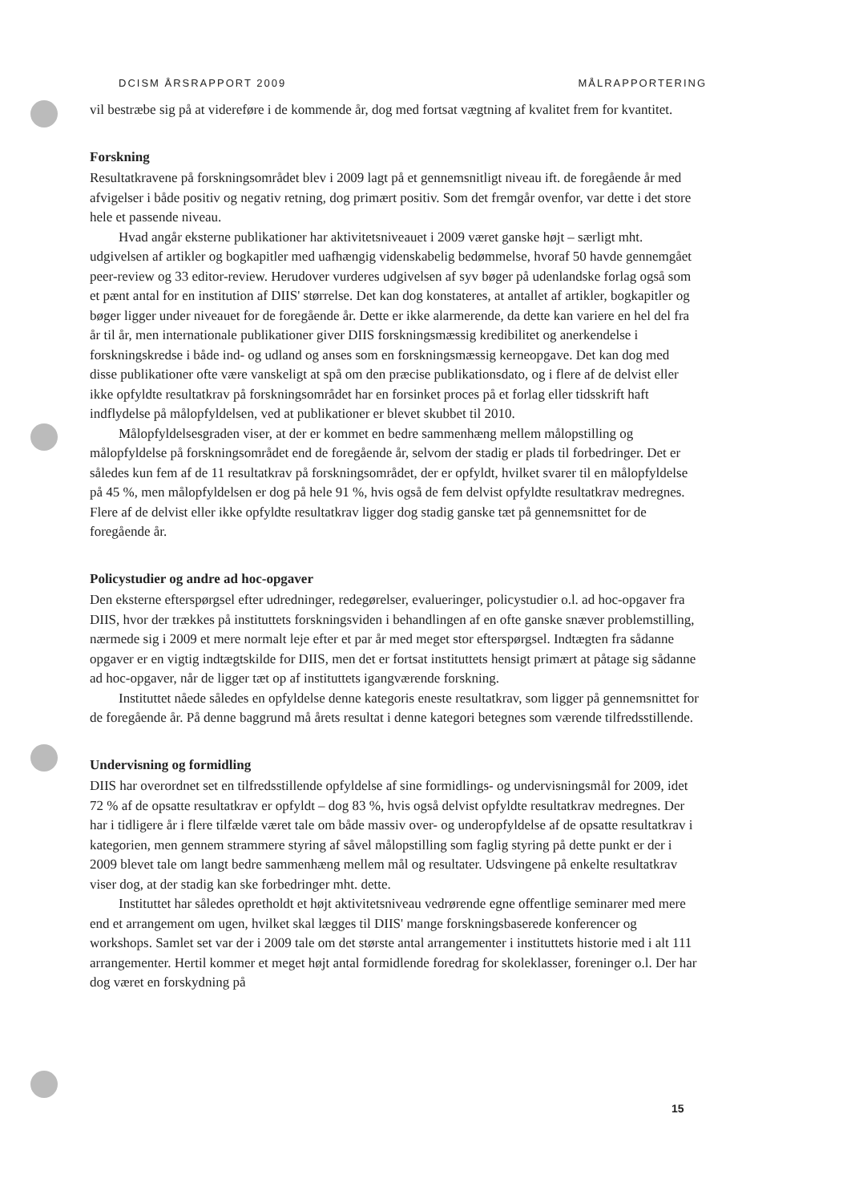DCISM ÅRSRAPPORT 2009 MÅLRAPPORTERING
vil bestræbe sig på at videreføre i de kommende år, dog med fortsat vægtning af kvalitet frem for kvantitet.
Forskning
Resultatkravene på forskningsområdet blev i 2009 lagt på et gennemsnitligt niveau ift. de foregående år med afvigelser i både positiv og negativ retning, dog primært positiv. Som det fremgår ovenfor, var dette i det store hele et passende niveau.
Hvad angår eksterne publikationer har aktivitetsniveauet i 2009 været ganske højt – særligt mht. udgivelsen af artikler og bogkapitler med uafhængig videnskabelig bedømmelse, hvoraf 50 havde gennemgået peer-review og 33 editor-review. Herudover vurderes udgivelsen af syv bøger på udenlandske forlag også som et pænt antal for en institution af DIIS' størrelse. Det kan dog konstateres, at antallet af artikler, bogkapitler og bøger ligger under niveauet for de foregående år. Dette er ikke alarmerende, da dette kan variere en hel del fra år til år, men internationale publikationer giver DIIS forskningsmæssig kredibilitet og anerkendelse i forskningskredse i både ind- og udland og anses som en forskningsmæssig kerneopgave. Det kan dog med disse publikationer ofte være vanskeligt at spå om den præcise publikationsdato, og i flere af de delvist eller ikke opfyldte resultatkrav på forskningsområdet har en forsinket proces på et forlag eller tidsskrift haft indflydelse på målopfyldelsen, ved at publikationer er blevet skubbet til 2010.
Målopfyldelsesgraden viser, at der er kommet en bedre sammenhæng mellem målopstilling og målopfyldelse på forskningsområdet end de foregående år, selvom der stadig er plads til forbedringer. Det er således kun fem af de 11 resultatkrav på forskningsområdet, der er opfyldt, hvilket svarer til en målopfyldelse på 45 %, men målopfyldelsen er dog på hele 91 %, hvis også de fem delvist opfyldte resultatkrav medregnes. Flere af de delvist eller ikke opfyldte resultatkrav ligger dog stadig ganske tæt på gennemsnittet for de foregående år.
Policystudier og andre ad hoc-opgaver
Den eksterne efterspørgsel efter udredninger, redegørelser, evalueringer, policystudier o.l. ad hoc-opgaver fra DIIS, hvor der trækkes på instituttets forskningsviden i behandlingen af en ofte ganske snæver problemstilling, nærmede sig i 2009 et mere normalt leje efter et par år med meget stor efterspørgsel. Indtægten fra sådanne opgaver er en vigtig indtægtskilde for DIIS, men det er fortsat instituttets hensigt primært at påtage sig sådanne ad hoc-opgaver, når de ligger tæt op af instituttets igangværende forskning.
Instituttet nåede således en opfyldelse denne kategoris eneste resultatkrav, som ligger på gennemsnittet for de foregående år. På denne baggrund må årets resultat i denne kategori betegnes som værende tilfredsstillende.
Undervisning og formidling
DIIS har overordnet set en tilfredsstillende opfyldelse af sine formidlings- og undervisningsmål for 2009, idet 72 % af de opsatte resultatkrav er opfyldt – dog 83 %, hvis også delvist opfyldte resultatkrav medregnes. Der har i tidligere år i flere tilfælde været tale om både massiv over- og underopfyldelse af de opsatte resultatkrav i kategorien, men gennem strammere styring af såvel målopstilling som faglig styring på dette punkt er der i 2009 blevet tale om langt bedre sammenhæng mellem mål og resultater. Udsvingene på enkelte resultatkrav viser dog, at der stadig kan ske forbedringer mht. dette.
Instituttet har således opretholdt et højt aktivitetsniveau vedrørende egne offentlige seminarer med mere end et arrangement om ugen, hvilket skal lægges til DIIS' mange forskningsbaserede konferencer og workshops. Samlet set var der i 2009 tale om det største antal arrangementer i instituttets historie med i alt 111 arrangementer. Hertil kommer et meget højt antal formidlende foredrag for skoleklasser, foreninger o.l. Der har dog været en forskydning på
15